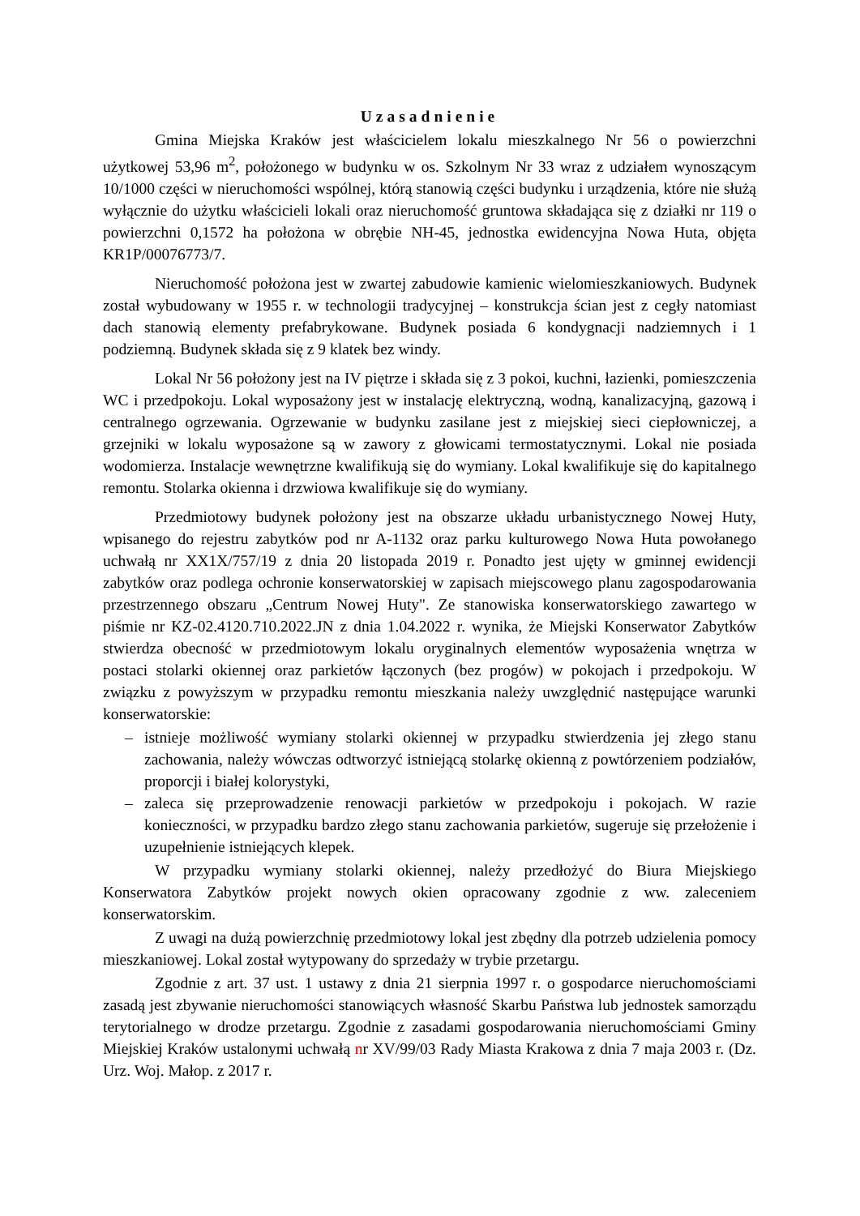Uzasadnienie
Gmina Miejska Kraków jest właścicielem lokalu mieszkalnego Nr 56 o powierzchni użytkowej 53,96 m<sup>2</sup>, położonego w budynku w os. Szkolnym Nr 33 wraz z udziałem wynoszącym 10/1000 części w nieruchomości wspólnej, którą stanowią części budynku i urządzenia, które nie służą wyłącznie do użytku właścicieli lokali oraz nieruchomość gruntowa składająca się z działki nr 119 o powierzchni 0,1572 ha położona w obrębie NH-45, jednostka ewidencyjna Nowa Huta, objęta KR1P/00076773/7.
Nieruchomość położona jest w zwartej zabudowie kamienic wielomieszkaniowych. Budynek został wybudowany w 1955 r. w technologii tradycyjnej – konstrukcja ścian jest z cegły natomiast dach stanowią elementy prefabrykowane. Budynek posiada 6 kondygnacji nadziemnych i 1 podziemną. Budynek składa się z 9 klatek bez windy.
Lokal Nr 56 położony jest na IV piętrze i składa się z 3 pokoi, kuchni, łazienki, pomieszczenia WC i przedpokoju. Lokal wyposażony jest w instalację elektryczną, wodną, kanalizacyjną, gazową i centralnego ogrzewania. Ogrzewanie w budynku zasilane jest z miejskiej sieci ciepłowniczej, a grzejniki w lokalu wyposażone są w zawory z głowicami termostatycznymi. Lokal nie posiada wodomierza. Instalacje wewnętrzne kwalifikują się do wymiany. Lokal kwalifikuje się do kapitalnego remontu. Stolarka okienna i drzwiowa kwalifikuje się do wymiany.
Przedmiotowy budynek położony jest na obszarze układu urbanistycznego Nowej Huty, wpisanego do rejestru zabytków pod nr A-1132 oraz parku kulturowego Nowa Huta powołanego uchwałą nr XX1X/757/19 z dnia 20 listopada 2019 r. Ponadto jest ujęty w gminnej ewidencji zabytków oraz podlega ochronie konserwatorskiej w zapisach miejscowego planu zagospodarowania przestrzennego obszaru „Centrum Nowej Huty". Ze stanowiska konserwatorskiego zawartego w piśmie nr KZ-02.4120.710.2022.JN z dnia 1.04.2022 r. wynika, że Miejski Konserwator Zabytków stwierdza obecność w przedmiotowym lokalu oryginalnych elementów wyposażenia wnętrza w postaci stolarki okiennej oraz parkietów łączonych (bez progów) w pokojach i przedpokoju. W związku z powyższym w przypadku remontu mieszkania należy uwzględnić następujące warunki konserwatorskie:
– istnieje możliwość wymiany stolarki okiennej w przypadku stwierdzenia jej złego stanu zachowania, należy wówczas odtworzyć istniejącą stolarkę okienną z powtórzeniem podziałów, proporcji i białej kolorystyki,
– zaleca się przeprowadzenie renowacji parkietów w przedpokoju i pokojach. W razie konieczności, w przypadku bardzo złego stanu zachowania parkietów, sugeruje się przełożenie i uzupełnienie istniejących klepek.
W przypadku wymiany stolarki okiennej, należy przedłożyć do Biura Miejskiego Konserwatora Zabytków projekt nowych okien opracowany zgodnie z ww. zaleceniem konserwatorskim.
Z uwagi na dużą powierzchnię przedmiotowy lokal jest zbędny dla potrzeb udzielenia pomocy mieszkaniowej. Lokal został wytypowany do sprzedaży w trybie przetargu.
Zgodnie z art. 37 ust. 1 ustawy z dnia 21 sierpnia 1997 r. o gospodarce nieruchomościami zasadą jest zbywanie nieruchomości stanowiących własność Skarbu Państwa lub jednostek samorządu terytorialnego w drodze przetargu. Zgodnie z zasadami gospodarowania nieruchomościami Gminy Miejskiej Kraków ustalonymi uchwałą nr XV/99/03 Rady Miasta Krakowa z dnia 7 maja 2003 r. (Dz. Urz. Woj. Małop. z 2017 r.